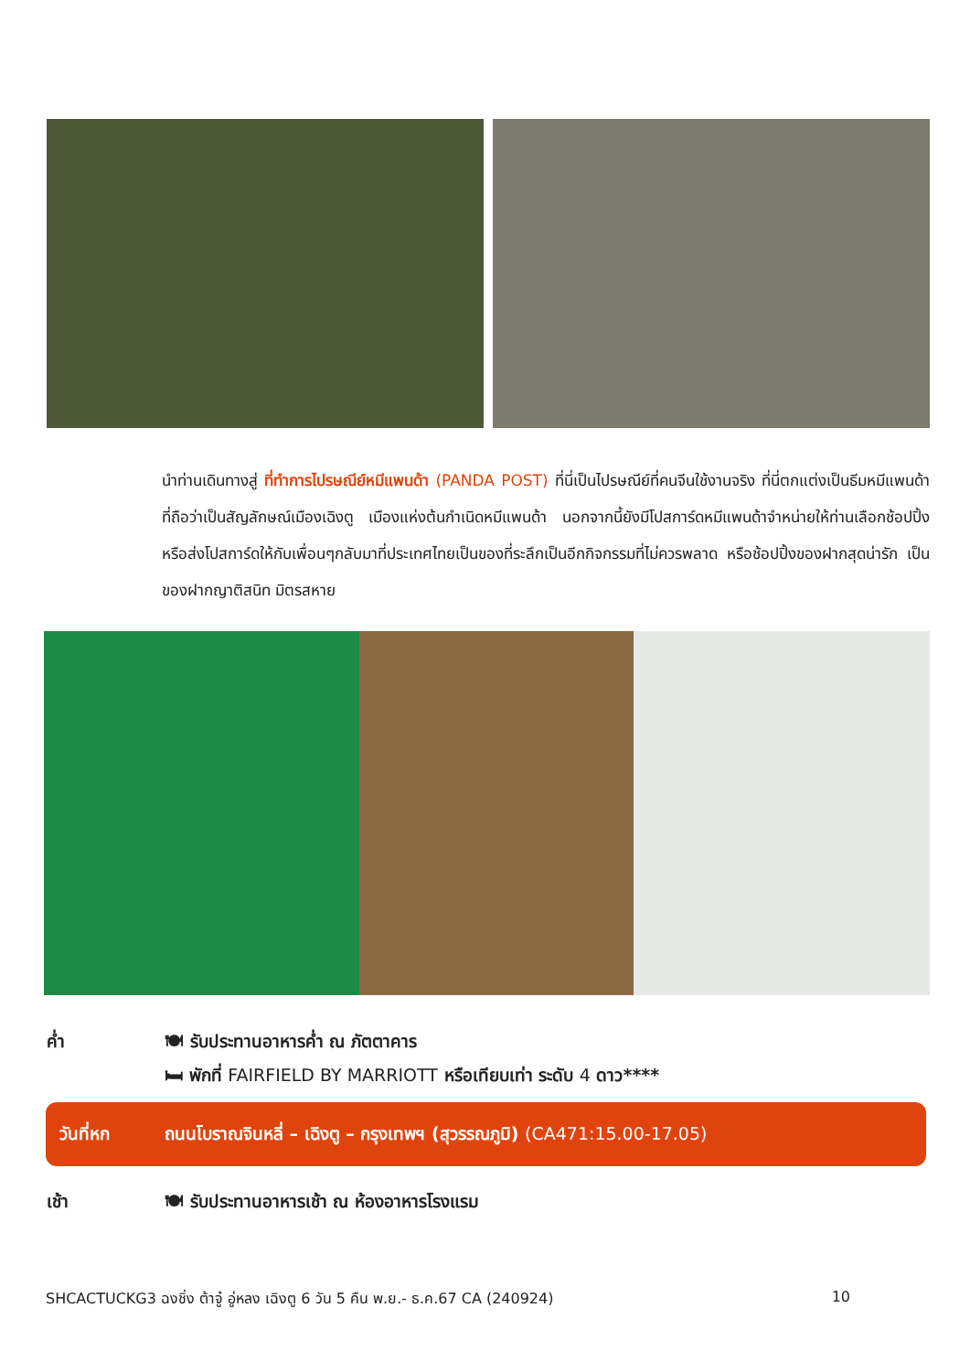นำท่านเดินทางสู่ ที่ทำการไปรษณีย์หมีแพนด้า (PANDA POST) ที่นี่เป็นไปรษณีย์ที่คนจีนใช้งานจริง ที่นี่ตกแต่งเป็นธีมหมีแพนด้าที่ถือว่าเป็นสัญลักษณ์เมืองเฉิงตู เมืองแห่งต้นกำเนิดหมีแพนด้า นอกจากนี้ยังมีโปสการ์ดหมีแพนด้าจำหน่ายให้ท่านเลือกช้อปปิ้งหรือส่งโปสการ์ดให้กับเพื่อนๆกลับมาที่ประเทศไทยเป็นของที่ระลึกเป็นอีกกิจกรรมที่ไม่ควรพลาด หรือช้อปปิ้งของฝากสุดน่ารัก เป็นของฝากญาติสนิท มิตรสหาย
ค่ำ 🍽 รับประทานอาหารค่ำ ณ ภัตตาคาร
🛏 พักที่ FAIRFIELD BY MARRIOTT หรือเทียบเท่า ระดับ 4 ดาว****
วันที่หก ถนนโบราณจินหลี่ – เฉิงตู – กรุงเทพฯ (สุวรรณภูมิ) (CA471:15.00-17.05)
เช้า
🍽 รับประทานอาหารเช้า ณ ห้องอาหารโรงแรม
SHCACTUCKG3 ฉงชิ่ง ต้าจู๋ อู่หลง เฉิงตู 6 วัน 5 คืน พ.ย.- ธ.ค.67 CA (240924) 10